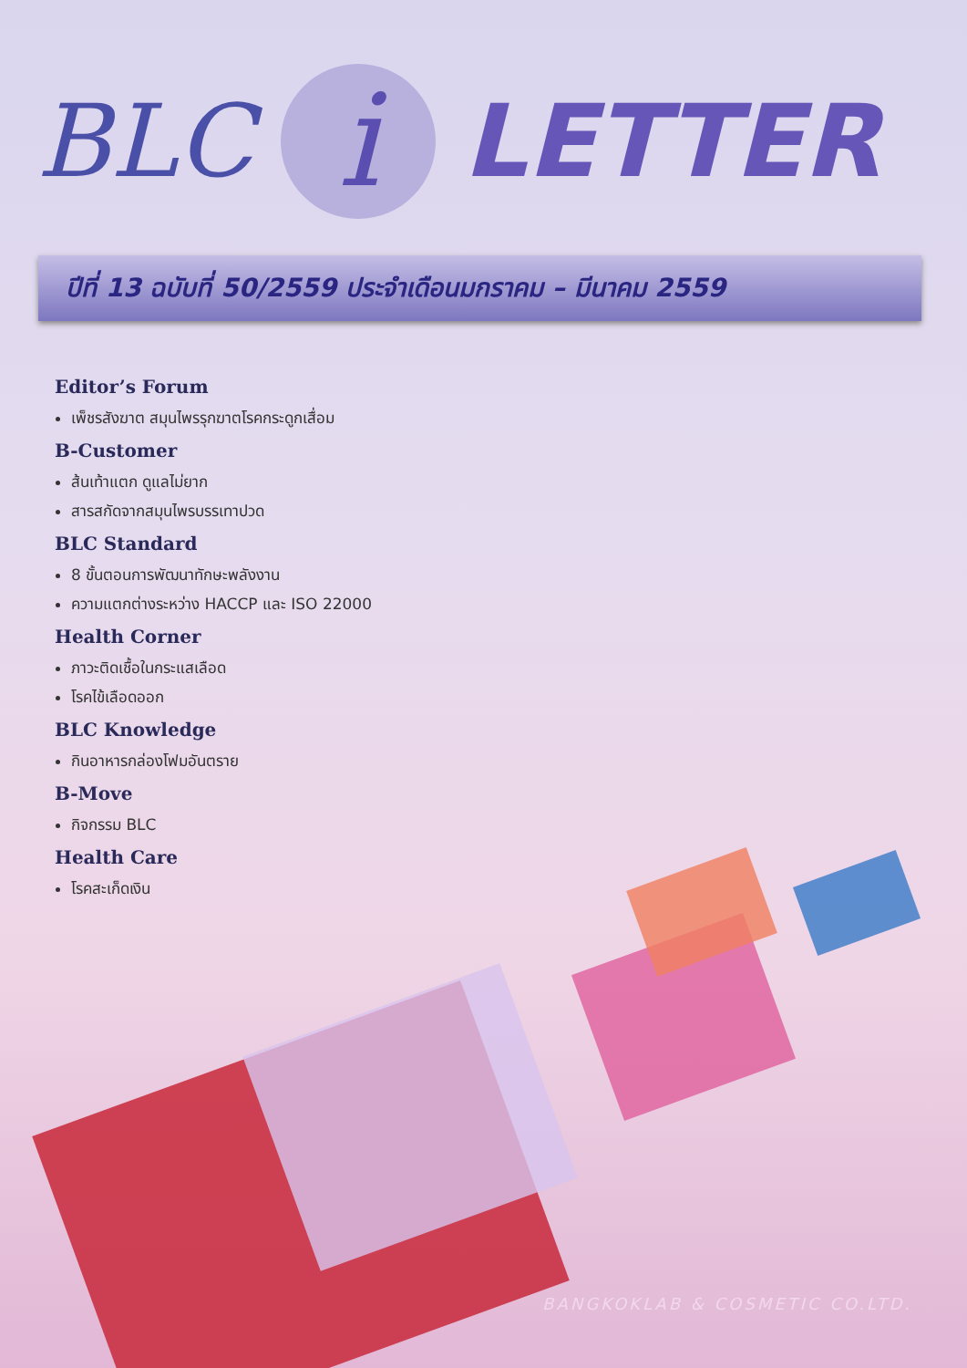BLC i LETTER
ปีที่ 13 ฉบับที่ 50/2559 ประจำเดือนมกราคม – มีนาคม 2559
Editor’s Forum
เพ็ชรสังฆาต สมุนไพรรุกฆาตโรคกระดูกเสื่อม
B-Customer
ส้นเท้าแตก ดูแลไม่ยาก
สารสกัดจากสมุนไพรบรรเทาปวด
BLC Standard
8 ขั้นตอนการพัฒนาทักษะพลังงาน
ความแตกต่างระหว่าง HACCP และ ISO 22000
Health Corner
ภาวะติดเชื้อในกระแสเลือด
โรคไข้เลือดออก
BLC Knowledge
กินอาหารกล่องโฟมอันตราย
B-Move
กิจกรรม BLC
Health Care
โรคสะเก็ดเงิน
BANGKOKLAB & COSMETIC CO.LTD.